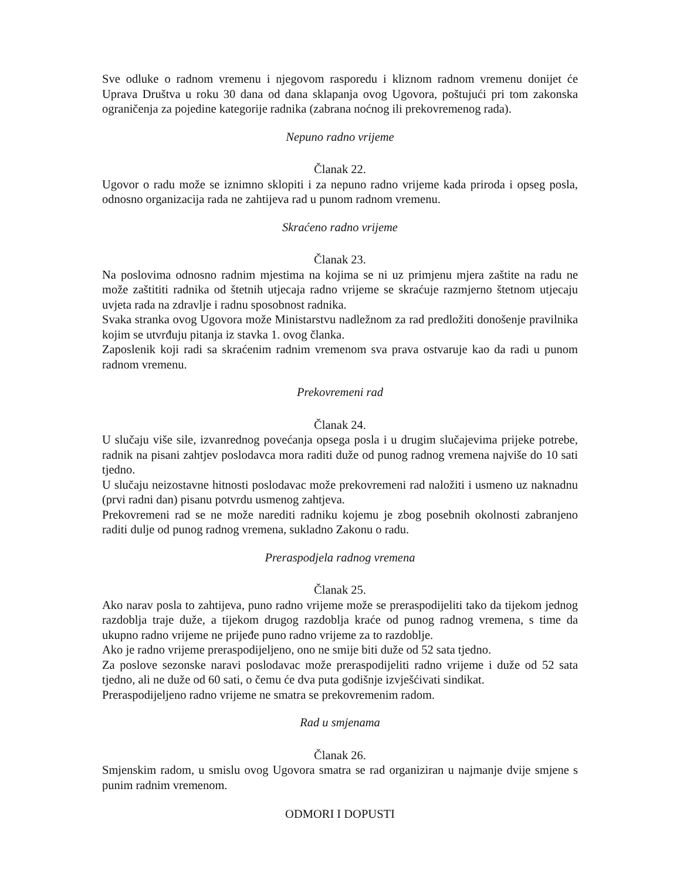Sve odluke o radnom vremenu i njegovom rasporedu i kliznom radnom vremenu donijet će Uprava Društva u roku 30 dana od dana sklapanja ovog Ugovora, poštujući pri tom zakonska ograničenja za pojedine kategorije radnika (zabrana noćnog ili prekovremenog rada).
Nepuno radno vrijeme
Članak 22.
Ugovor o radu može se iznimno sklopiti i za nepuno radno vrijeme kada priroda i opseg posla, odnosno organizacija rada ne zahtijeva rad u punom radnom vremenu.
Skraćeno radno vrijeme
Članak 23.
Na poslovima odnosno radnim mjestima na kojima se ni uz primjenu mjera zaštite na radu ne može zaštititi radnika od štetnih utjecaja radno vrijeme se skraćuje razmjerno štetnom utjecaju uvjeta rada na zdravlje i radnu sposobnost radnika.
Svaka stranka ovog Ugovora može Ministarstvu nadležnom za rad predložiti donošenje pravilnika kojim se utvrđuju pitanja iz stavka 1. ovog članka.
Zaposlenik koji radi sa skraćenim radnim vremenom sva prava ostvaruje kao da radi u punom radnom vremenu.
Prekovremeni rad
Članak 24.
U slučaju više sile, izvanrednog povećanja opsega posla i u drugim slučajevima prijeke potrebe, radnik na pisani zahtjev poslodavca mora raditi duže od punog radnog vremena najviše do 10 sati tjedno.
U slučaju neizostavne hitnosti poslodavac može prekovremeni rad naložiti i usmeno uz naknadnu (prvi radni dan) pisanu potvrdu usmenog zahtjeva.
Prekovremeni rad se ne može narediti radniku kojemu je zbog posebnih okolnosti zabranjeno raditi dulje od punog radnog vremena, sukladno Zakonu o radu.
Preraspodjela radnog vremena
Članak 25.
Ako narav posla to zahtijeva, puno radno vrijeme može se preraspodijeliti tako da tijekom jednog razdoblja traje duže, a tijekom drugog razdoblja kraće od punog radnog vremena, s time da ukupno radno vrijeme ne prijeđe puno radno vrijeme za to razdoblje.
Ako je radno vrijeme preraspodijeljeno, ono ne smije biti duže od 52 sata tjedno.
Za poslove sezonske naravi poslodavac može preraspodijeliti radno vrijeme i duže od 52 sata tjedno, ali ne duže od 60 sati, o čemu će dva puta godišnje izvješćivati sindikat.
Preraspodijeljeno radno vrijeme ne smatra se prekovremenim radom.
Rad u smjenama
Članak 26.
Smjenskim radom, u smislu ovog Ugovora smatra se rad organiziran u najmanje dvije smjene s punim radnim vremenom.
ODMORI I DOPUSTI